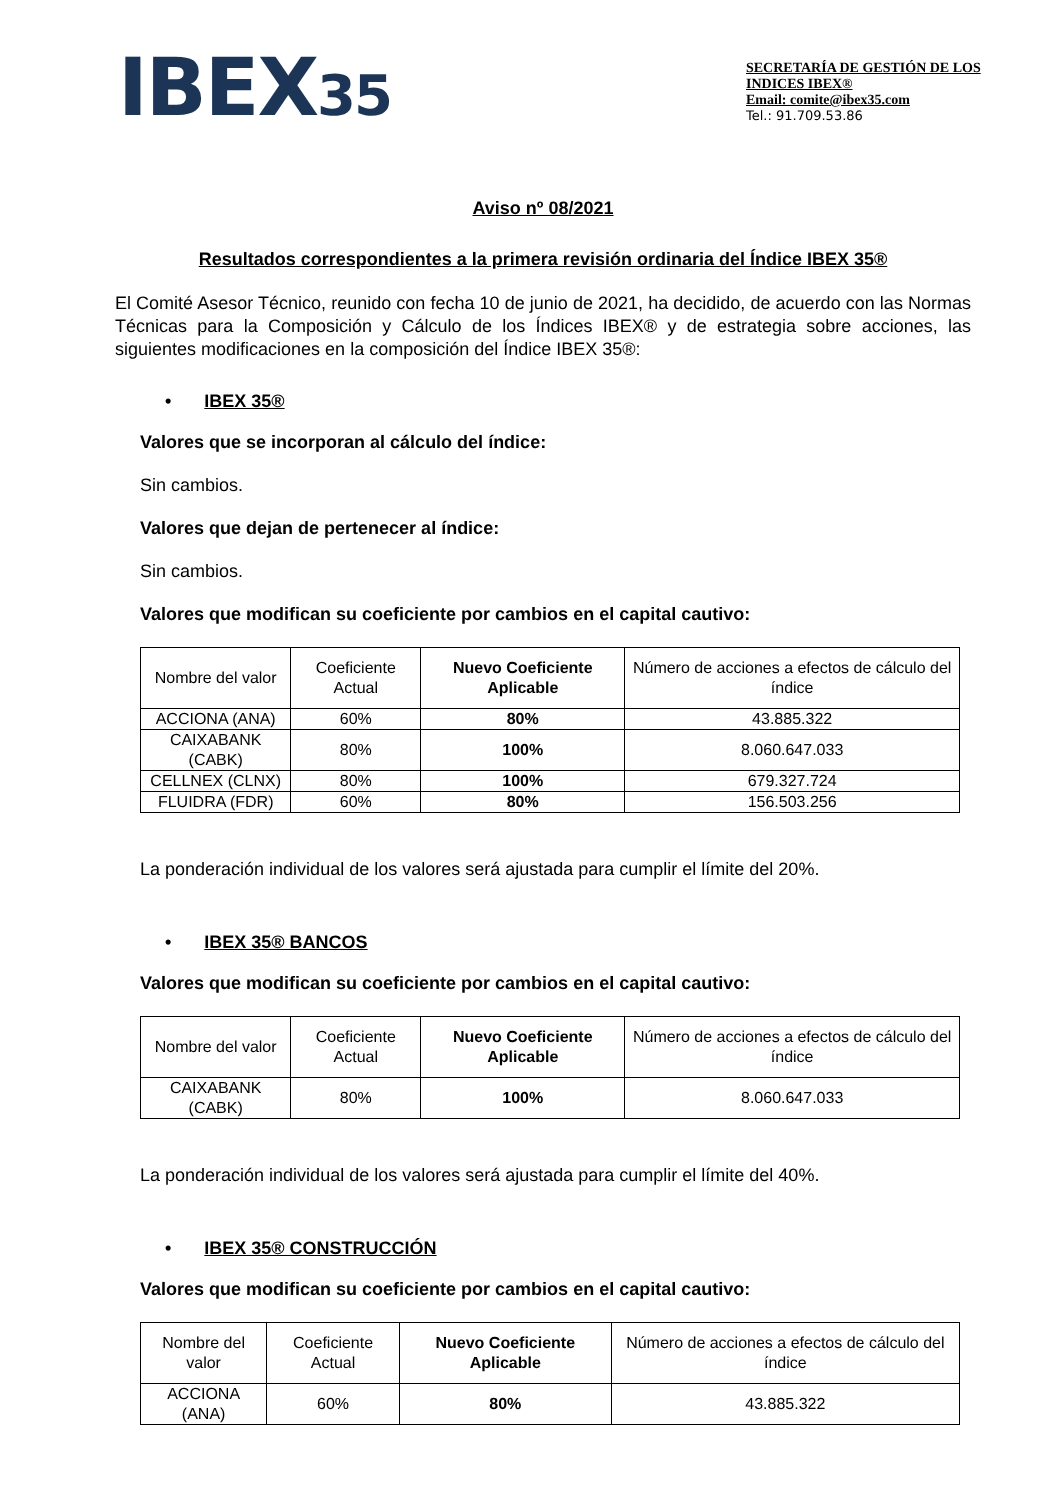IBEX35
SECRETARÍA DE GESTIÓN DE LOS INDICES IBEX®
Email: comite@ibex35.com
Tel.: 91.709.53.86
Aviso nº 08/2021
Resultados correspondientes a la primera revisión ordinaria del Índice IBEX 35®
El Comité Asesor Técnico, reunido con fecha 10 de junio de 2021, ha decidido, de acuerdo con las Normas Técnicas para la Composición y Cálculo de los Índices IBEX® y de estrategia sobre acciones, las siguientes modificaciones en la composición del Índice IBEX 35®:
• IBEX 35®
Valores que se incorporan al cálculo del índice:
Sin cambios.
Valores que dejan de pertenecer al índice:
Sin cambios.
Valores que modifican su coeficiente por cambios en el capital cautivo:
| Nombre del valor | Coeficiente Actual | Nuevo Coeficiente Aplicable | Número de acciones a efectos de cálculo del índice |
| --- | --- | --- | --- |
| ACCIONA (ANA) | 60% | 80% | 43.885.322 |
| CAIXABANK (CABK) | 80% | 100% | 8.060.647.033 |
| CELLNEX (CLNX) | 80% | 100% | 679.327.724 |
| FLUIDRA (FDR) | 60% | 80% | 156.503.256 |
La ponderación individual de los valores será ajustada para cumplir el límite del 20%.
• IBEX 35® BANCOS
Valores que modifican su coeficiente por cambios en el capital cautivo:
| Nombre del valor | Coeficiente Actual | Nuevo Coeficiente Aplicable | Número de acciones a efectos de cálculo del índice |
| --- | --- | --- | --- |
| CAIXABANK (CABK) | 80% | 100% | 8.060.647.033 |
La ponderación individual de los valores será ajustada para cumplir el límite del 40%.
• IBEX 35® CONSTRUCCIÓN
Valores que modifican su coeficiente por cambios en el capital cautivo:
| Nombre del valor | Coeficiente Actual | Nuevo Coeficiente Aplicable | Número de acciones a efectos de cálculo del índice |
| --- | --- | --- | --- |
| ACCIONA (ANA) | 60% | 80% | 43.885.322 |